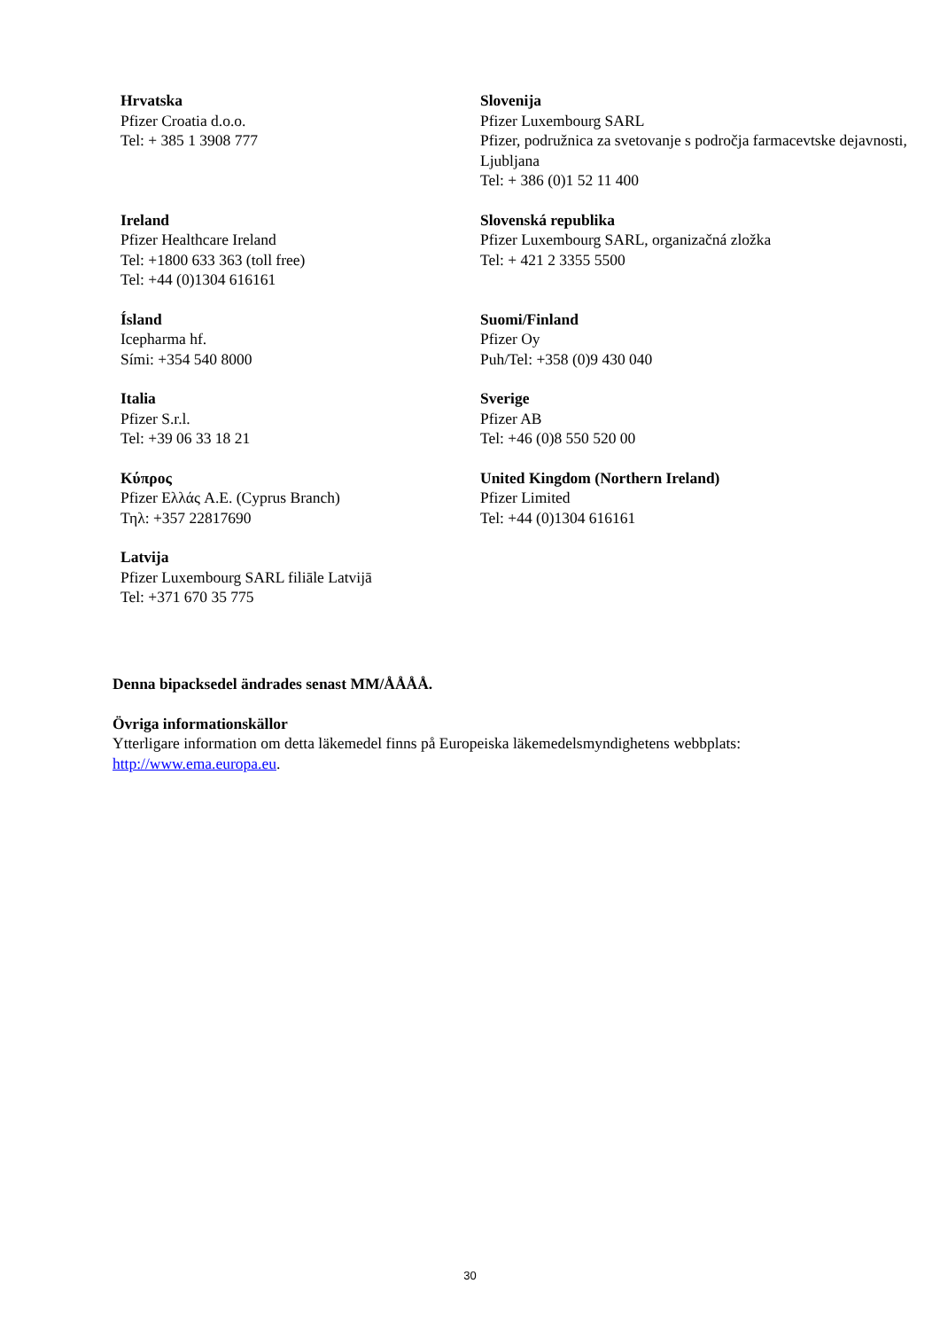| Hrvatska Pfizer Croatia d.o.o. Tel: + 385 1 3908 777 | Slovenija Pfizer Luxembourg SARL Pfizer, podružnica za svetovanje s področja farmacevtske dejavnosti, Ljubljana Tel: + 386 (0)1 52 11 400 |
| Ireland Pfizer Healthcare Ireland Tel: +1800 633 363 (toll free) Tel: +44 (0)1304 616161 | Slovenská republika Pfizer Luxembourg SARL, organizačná zložka Tel: + 421 2 3355 5500 |
| Ísland Icepharma hf. Sími: +354 540 8000 | Suomi/Finland Pfizer Oy Puh/Tel: +358 (0)9 430 040 |
| Italia Pfizer S.r.l. Tel: +39 06 33 18 21 | Sverige Pfizer AB Tel: +46 (0)8 550 520 00 |
| Κύπρος Pfizer Ελλάς A.E. (Cyprus Branch) Τηλ: +357 22817690 | United Kingdom (Northern Ireland) Pfizer Limited Tel: +44 (0)1304 616161 |
| Latvija Pfizer Luxembourg SARL filiāle Latvijā Tel: +371 670 35 775 | |
Denna bipacksedel ändrades senast MM/ÅÅÅÅ.
Övriga informationskällor
Ytterligare information om detta läkemedel finns på Europeiska läkemedelsmyndighetens webbplats: http://www.ema.europa.eu.
30